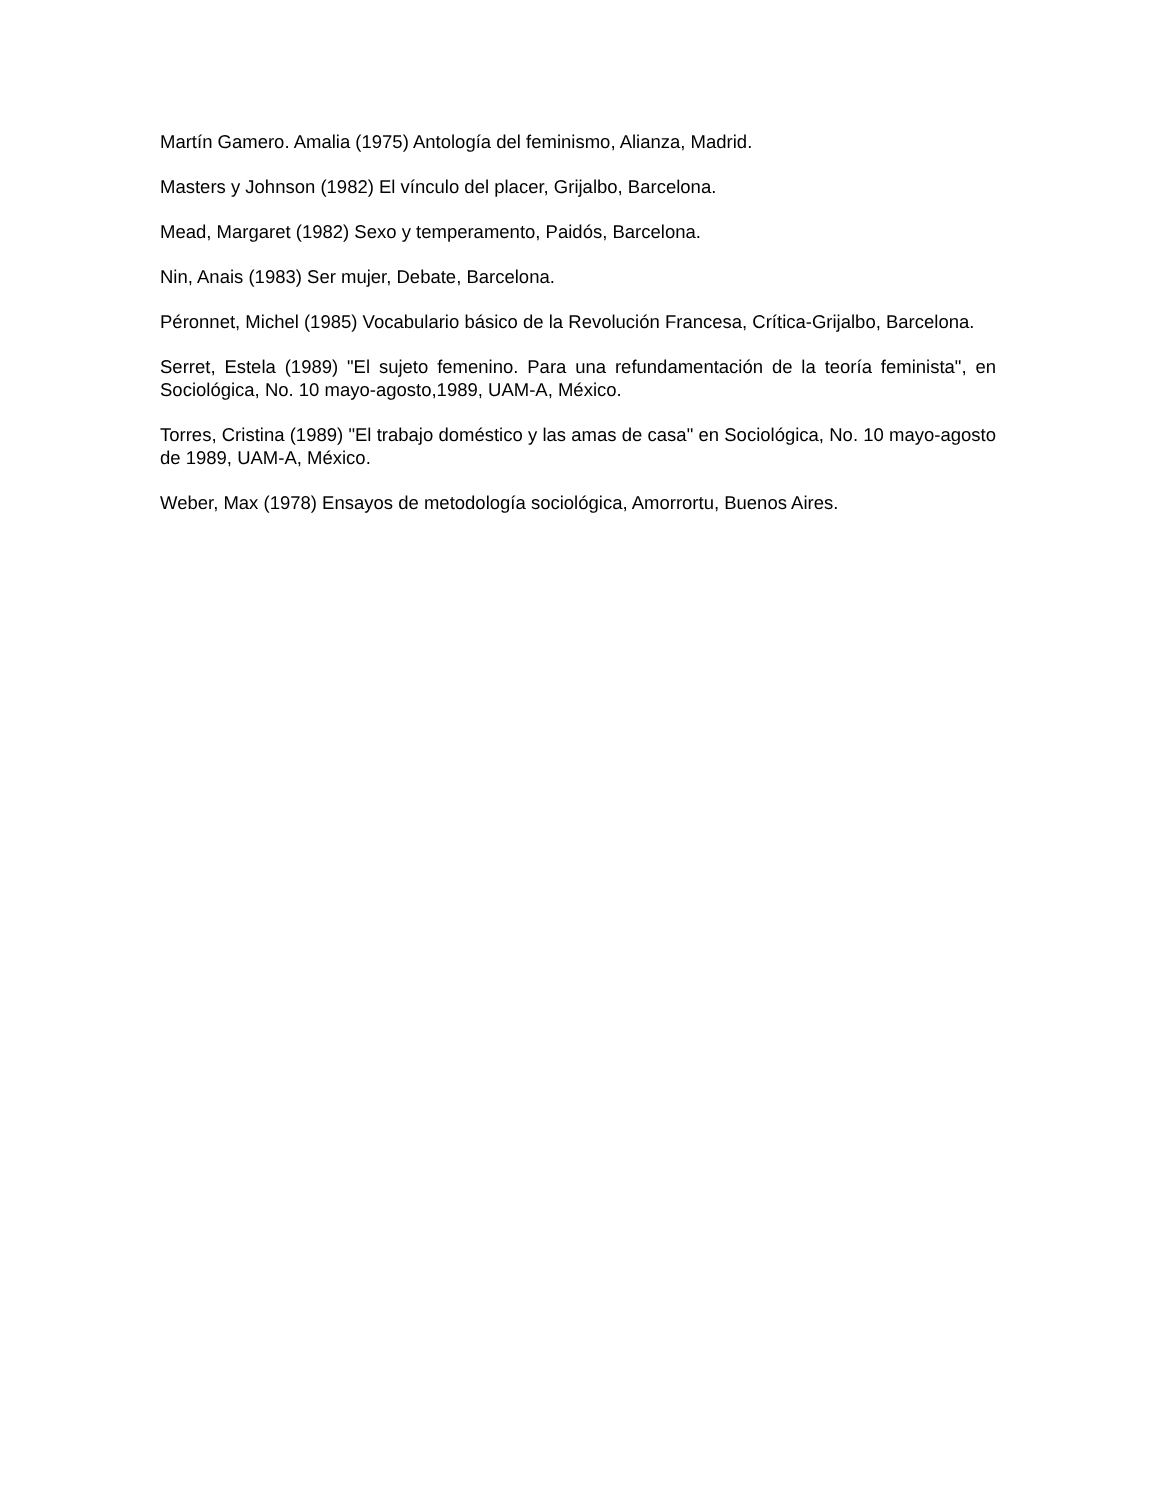Martín Gamero. Amalia (1975) Antología del feminismo, Alianza, Madrid.
Masters y Johnson (1982) El vínculo del placer, Grijalbo, Barcelona.
Mead, Margaret (1982) Sexo y temperamento, Paidós, Barcelona.
Nin, Anais (1983) Ser mujer, Debate, Barcelona.
Péronnet, Michel (1985) Vocabulario básico de la Revolución Francesa, Crítica-Grijalbo, Barcelona.
Serret, Estela (1989) "El sujeto femenino. Para una refundamentación de la teoría feminista", en Sociológica, No. 10 mayo-agosto,1989, UAM-A, México.
Torres, Cristina (1989) "El trabajo doméstico y las amas de casa" en Sociológica, No. 10 mayo-agosto de 1989, UAM-A, México.
Weber, Max (1978) Ensayos de metodología sociológica, Amorrortu, Buenos Aires.